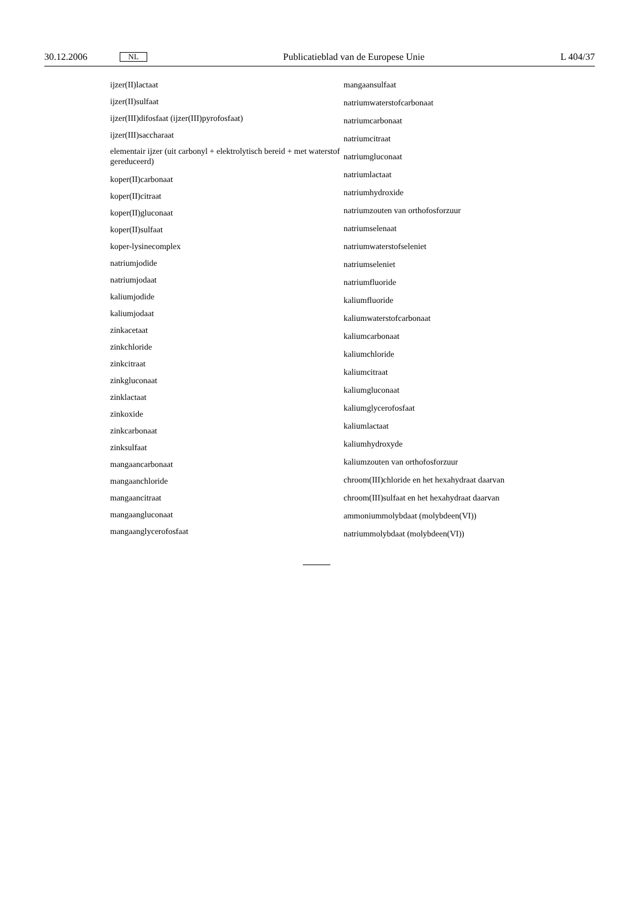30.12.2006 NL Publicatieblad van de Europese Unie L 404/37
ijzer(II)lactaat
ijzer(II)sulfaat
ijzer(III)difosfaat (ijzer(III)pyrofosfaat)
ijzer(III)saccharaat
elementair ijzer (uit carbonyl + elektrolytisch bereid + met waterstof gereduceerd)
koper(II)carbonaat
koper(II)citraat
koper(II)gluconaat
koper(II)sulfaat
koper-lysinecomplex
natriumjodide
natriumjodaat
kaliumjodide
kaliumjodaat
zinkacetaat
zinkchloride
zinkcitraat
zinkgluconaat
zinklactaat
zinkoxide
zinkcarbonaat
zinksulfaat
mangaancarbonaat
mangaanchloride
mangaancitraat
mangaangluconaat
mangaanglycerofosfaat
mangaansulfaat
natriumwaterstofcarbonaat
natriumcarbonaat
natriumcitraat
natriumgluconaat
natriumlactaat
natriumhydroxide
natriumzouten van orthofosforzuur
natriumselenaat
natriumwaterstofseleniet
natriumseleniet
natriumfluoride
kaliumfluoride
kaliumwaterstofcarbonaat
kaliumcarbonaat
kaliumchloride
kaliumcitraat
kaliumgluconaat
kaliumglycerofosfaat
kaliumlactaat
kaliumhydroxyde
kaliumzouten van orthofosforzuur
chroom(III)chloride en het hexahydraat daarvan
chroom(III)sulfaat en het hexahydraat daarvan
ammoniummolybdaat (molybdeen(VI))
natriummolybdaat (molybdeen(VI))